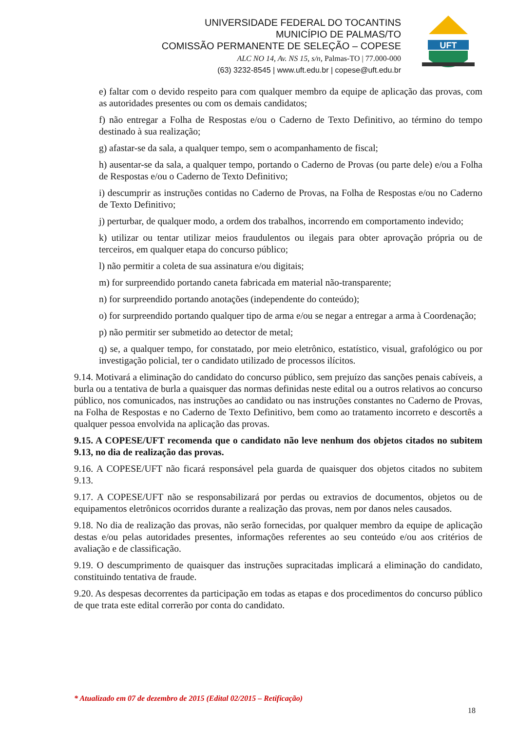UNIVERSIDADE FEDERAL DO TOCANTINS
MUNICÍPIO DE PALMAS/TO
COMISSÃO PERMANENTE DE SELEÇÃO – COPESE
ALC NO 14, Av. NS 15, s/n, Palmas-TO | 77.000-000
(63) 3232-8545 | www.uft.edu.br | copese@uft.edu.br
UFT
e) faltar com o devido respeito para com qualquer membro da equipe de aplicação das provas, com as autoridades presentes ou com os demais candidatos;
f) não entregar a Folha de Respostas e/ou o Caderno de Texto Definitivo, ao término do tempo destinado à sua realização;
g) afastar-se da sala, a qualquer tempo, sem o acompanhamento de fiscal;
h) ausentar-se da sala, a qualquer tempo, portando o Caderno de Provas (ou parte dele) e/ou a Folha de Respostas e/ou o Caderno de Texto Definitivo;
i) descumprir as instruções contidas no Caderno de Provas, na Folha de Respostas e/ou no Caderno de Texto Definitivo;
j) perturbar, de qualquer modo, a ordem dos trabalhos, incorrendo em comportamento indevido;
k) utilizar ou tentar utilizar meios fraudulentos ou ilegais para obter aprovação própria ou de terceiros, em qualquer etapa do concurso público;
l) não permitir a coleta de sua assinatura e/ou digitais;
m) for surpreendido portando caneta fabricada em material não-transparente;
n) for surpreendido portando anotações (independente do conteúdo);
o) for surpreendido portando qualquer tipo de arma e/ou se negar a entregar a arma à Coordenação;
p) não permitir ser submetido ao detector de metal;
q) se, a qualquer tempo, for constatado, por meio eletrônico, estatístico, visual, grafológico ou por investigação policial, ter o candidato utilizado de processos ilícitos.
9.14. Motivará a eliminação do candidato do concurso público, sem prejuízo das sanções penais cabíveis, a burla ou a tentativa de burla a quaisquer das normas definidas neste edital ou a outros relativos ao concurso público, nos comunicados, nas instruções ao candidato ou nas instruções constantes no Caderno de Provas, na Folha de Respostas e no Caderno de Texto Definitivo, bem como ao tratamento incorreto e descortês a qualquer pessoa envolvida na aplicação das provas.
9.15. A COPESE/UFT recomenda que o candidato não leve nenhum dos objetos citados no subitem 9.13, no dia de realização das provas.
9.16. A COPESE/UFT não ficará responsável pela guarda de quaisquer dos objetos citados no subitem 9.13.
9.17. A COPESE/UFT não se responsabilizará por perdas ou extravios de documentos, objetos ou de equipamentos eletrônicos ocorridos durante a realização das provas, nem por danos neles causados.
9.18. No dia de realização das provas, não serão fornecidas, por qualquer membro da equipe de aplicação destas e/ou pelas autoridades presentes, informações referentes ao seu conteúdo e/ou aos critérios de avaliação e de classificação.
9.19. O descumprimento de quaisquer das instruções supracitadas implicará a eliminação do candidato, constituindo tentativa de fraude.
9.20. As despesas decorrentes da participação em todas as etapas e dos procedimentos do concurso público de que trata este edital correrão por conta do candidato.
* Atualizado em 07 de dezembro de 2015 (Edital 02/2015 – Retificação)
18